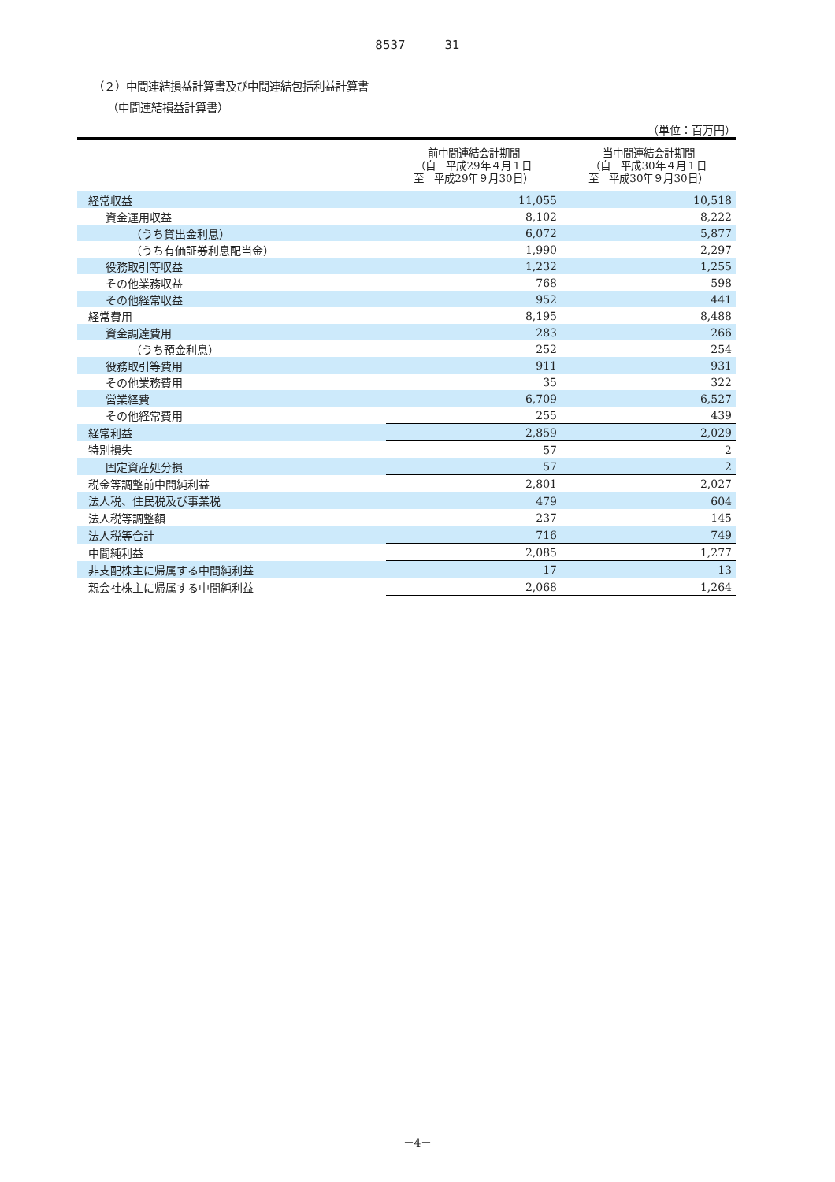8537 31
（２）中間連結損益計算書及び中間連結包括利益計算書
（中間連結損益計算書）
（単位：百万円）
| | 前中間連結会計期間 （自 平成29年４月１日 至 平成29年９月30日） | 当中間連結会計期間 （自 平成30年４月１日 至 平成30年９月30日） |
| --- | --- | --- |
| 経常収益 | 11,055 | 10,518 |
| 資金運用収益 | 8,102 | 8,222 |
| （うち貸出金利息） | 6,072 | 5,877 |
| （うち有価証券利息配当金） | 1,990 | 2,297 |
| 役務取引等収益 | 1,232 | 1,255 |
| その他業務収益 | 768 | 598 |
| その他経常収益 | 952 | 441 |
| 経常費用 | 8,195 | 8,488 |
| 資金調達費用 | 283 | 266 |
| （うち預金利息） | 252 | 254 |
| 役務取引等費用 | 911 | 931 |
| その他業務費用 | 35 | 322 |
| 営業経費 | 6,709 | 6,527 |
| その他経常費用 | 255 | 439 |
| 経常利益 | 2,859 | 2,029 |
| 特別損失 | 57 | 2 |
| 固定資産処分損 | 57 | 2 |
| 税金等調整前中間純利益 | 2,801 | 2,027 |
| 法人税、住民税及び事業税 | 479 | 604 |
| 法人税等調整額 | 237 | 145 |
| 法人税等合計 | 716 | 749 |
| 中間純利益 | 2,085 | 1,277 |
| 非支配株主に帰属する中間純利益 | 17 | 13 |
| 親会社株主に帰属する中間純利益 | 2,068 | 1,264 |
－4－